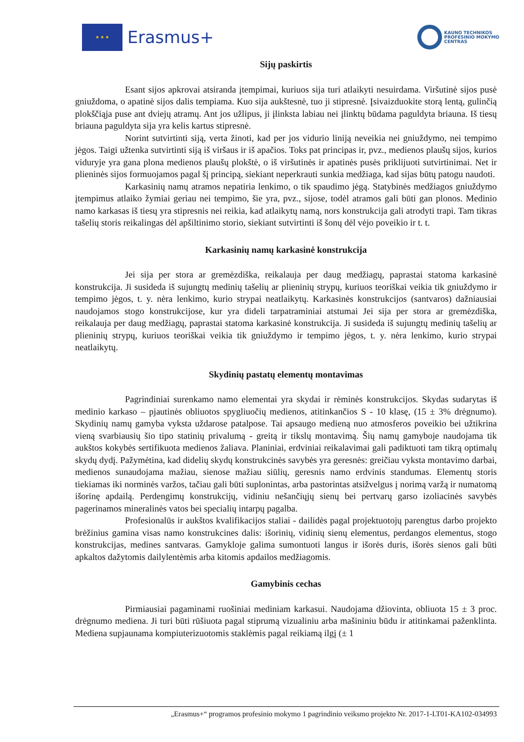★ ★ ★
Erasmus+
KAUNO TECHNIKOS
PROFESINIO MOKYMO
CENTRAS
Sijų paskirtis
Esant sijos apkrovai atsiranda įtempimai, kuriuos sija turi atlaikyti nesuirdama. Viršutinė sijos pusė gniuždoma, o apatinė sijos dalis tempiama. Kuo sija aukštesnė, tuo ji stipresnė. Įsivaizduokite storą lentą, gulinčią plokščiąja puse ant dviejų atramų. Ant jos užlipus, ji įlinksta labiau nei įlinktų būdama paguldyta briauna. Iš tiesų briauna paguldyta sija yra kelis kartus stipresnė.
Norint sutvirtinti siją, verta žinoti, kad per jos vidurio liniją neveikia nei gniuždymo, nei tempimo jėgos. Taigi užtenka sutvirtinti siją iš viršaus ir iš apačios. Toks pat principas ir, pvz., medienos plaušų sijos, kurios viduryje yra gana plona medienos plaušų plokštė, o iš viršutinės ir apatinės pusės priklijuoti sutvirtinimai. Net ir plieninės sijos formuojamos pagal šį principą, siekiant neperkrauti sunkia medžiaga, kad sijas būtų patogu naudoti.
Karkasinių namų atramos nepatiria lenkimo, o tik spaudimo jėgą. Statybinės medžiagos gniuždymo įtempimus atlaiko žymiai geriau nei tempimo, šie yra, pvz., sijose, todėl atramos gali būti gan plonos. Medinio namo karkasas iš tiesų yra stipresnis nei reikia, kad atlaikytų namą, nors konstrukcija gali atrodyti trapi. Tam tikras tašelių storis reikalingas dėl apšiltinimo storio, siekiant sutvirtinti iš šonų dėl vėjo poveikio ir t. t.
Karkasinių namų karkasinė konstrukcija
Jei sija per stora ar gremėzdiška, reikalauja per daug medžiagų, paprastai statoma karkasinė konstrukcija. Ji susideda iš sujungtų medinių tašelių ar plieninių strypų, kuriuos teoriškai veikia tik gniuždymo ir tempimo jėgos, t. y. nėra lenkimo, kurio strypai neatlaikytų. Karkasinės konstrukcijos (santvaros) dažniausiai naudojamos stogo konstrukcijose, kur yra dideli tarpatraminiai atstumai Jei sija per stora ar gremėzdiška, reikalauja per daug medžiagų, paprastai statoma karkasinė konstrukcija. Ji susideda iš sujungtų medinių tašelių ar plieninių strypų, kuriuos teoriškai veikia tik gniuždymo ir tempimo jėgos, t. y. nėra lenkimo, kurio strypai neatlaikytų.
Skydinių pastatų elementų montavimas
Pagrindiniai surenkamo namo elementai yra skydai ir rėminės konstrukcijos. Skydas sudarytas iš medinio karkaso – pjautinės obliuotos spygliuočių medienos, atitinkančios S - 10 klasę, (15 ± 3% drėgnumo). Skydinių namų gamyba vyksta uždarose patalpose. Tai apsaugo medieną nuo atmosferos poveikio bei užtikrina vieną svarbiausių šio tipo statinių privalumą - greitą ir tikslų montavimą. Šių namų gamyboje naudojama tik aukštos kokybės sertifikuota medienos žaliava. Planiniai, erdviniai reikalavimai gali padiktuoti tam tikrą optimalų skydų dydį. Pažymėtina, kad didelių skydų konstrukcinės savybės yra geresnės: greičiau vyksta montavimo darbai, medienos sunaudojama mažiau, sienose mažiau siūlių, geresnis namo erdvinis standumas. Elementų storis tiekiamas iki norminės varžos, tačiau gali būti suplonintas, arba pastorintas atsižvelgus į norimą varžą ir numatomą išorinę apdailą. Perdengimų konstrukcijų, vidiniu nešančiųjų sienų bei pertvarų garso izoliacinės savybės pagerinamos mineralinės vatos bei specialių intarpų pagalba.
Profesionalūs ir aukštos kvalifikacijos staliai - dailidės pagal projektuotojų parengtus darbo projekto brėžinius gamina visas namo konstrukcines dalis: išorinių, vidinių sienų elementus, perdangos elementus, stogo konstrukcijas, medines santvaras. Gamykloje galima sumontuoti langus ir išorės duris, išorės sienos gali būti apkaltos dažytomis dailylentėmis arba kitomis apdailos medžiagomis.
Gamybinis cechas
Pirmiausiai pagaminami ruošiniai mediniam karkasui. Naudojama džiovinta, obliuota 15 ± 3 proc. drėgnumo mediena. Ji turi būti rūšiuota pagal stiprumą vizualiniu arba mašininiu būdu ir atitinkamai paženklinta. Mediena supjaunama kompiuterizuotomis staklėmis pagal reikiamą ilgį (± 1
„Erasmus+“ programos profesinio mokymo 1 pagrindinio veiksmo projekto Nr. 2017-1-LT01-KA102-034993